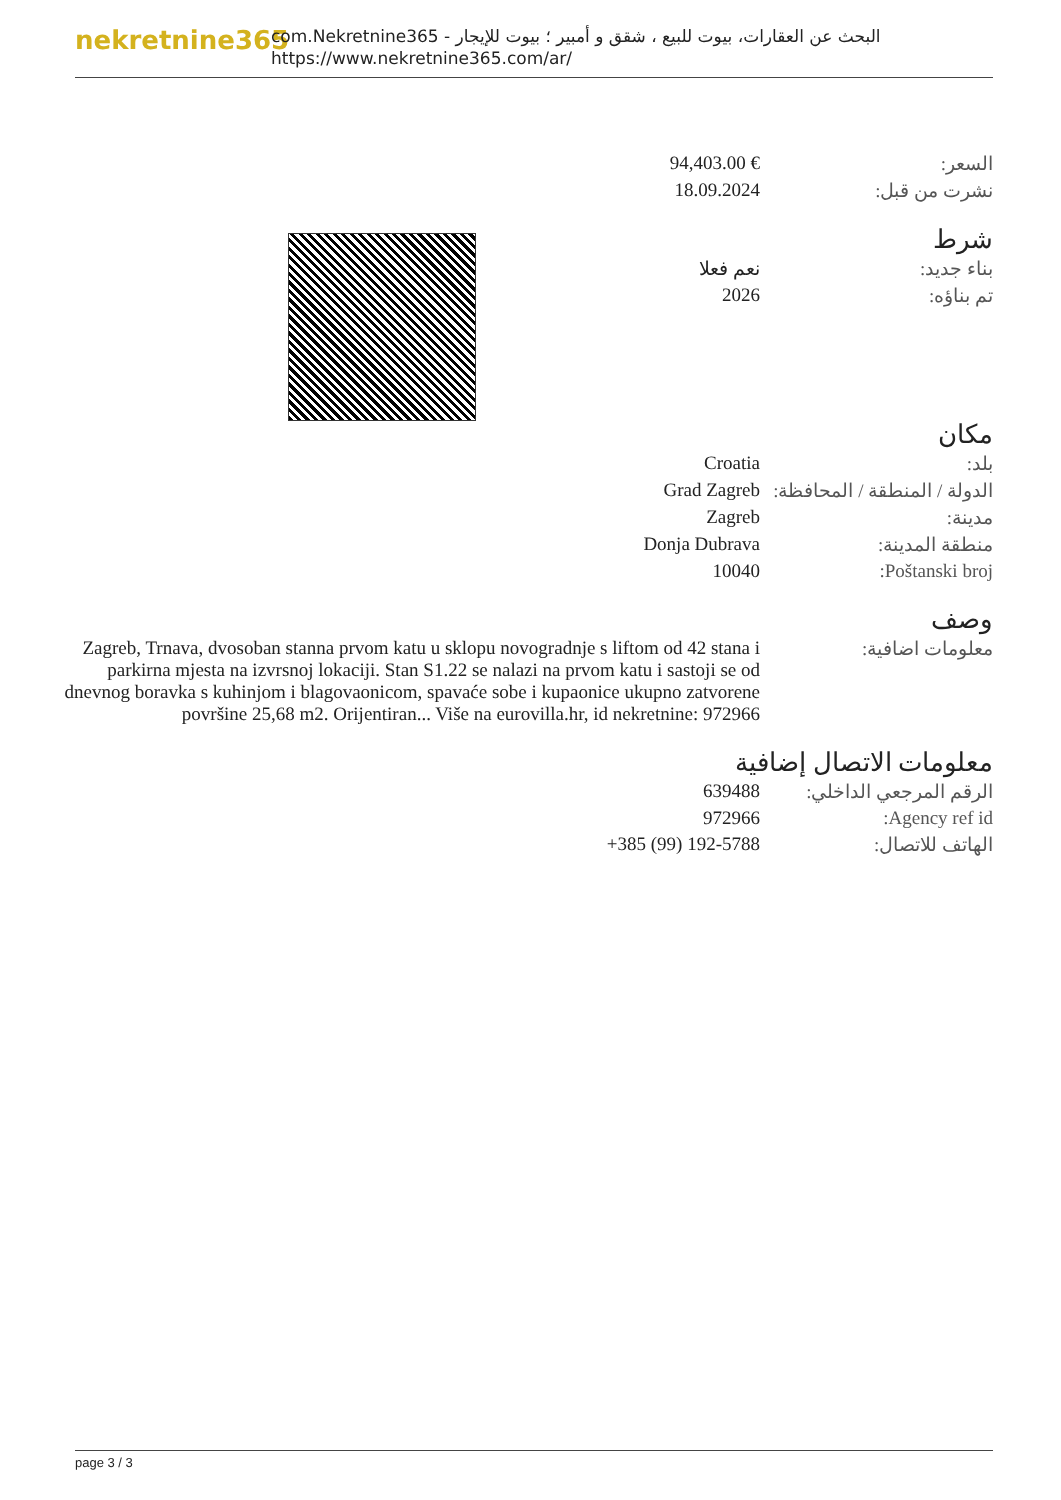nekretnine365
com.Nekretnine365 - البحث عن العقارات، بيوت للبيع ، شقق و أمبير ؛ بيوت للإيجار
https://www.nekretnine365.com/ar/
| 94,403.00 € | السعر: |
| 18.09.2024 | نشرت من قبل: |
شرط
| نعم فعلا | بناء جديد: |
| 2026 | تم بناؤه: |
مكان
| Croatia | بلد: |
| Grad Zagreb | الدولة / المنطقة / المحافظة: |
| Zagreb | مدينة: |
| Donja Dubrava | منطقة المدينة: |
| 10040 | Poštanski broj: |
وصف
| Zagreb, Trnava, dvosoban stanna prvom katu u sklopu novogradnje s liftom od 42 stana i parkirna mjesta na izvrsnoj lokaciji. Stan S1.22 se nalazi na prvom katu i sastoji se od dnevnog boravka s kuhinjom i blagovaonicom, spavaće sobe i kupaonice ukupno zatvorene površine 25,68 m2. Orijentiran... Više na eurovilla.hr, id nekretnine: 972966 | معلومات اضافية: |
معلومات الاتصال إضافية
| 639488 | الرقم المرجعي الداخلي: |
| 972966 | Agency ref id: |
| +385 (99) 192-5788 | الهاتف للاتصال: |
page 3 / 3